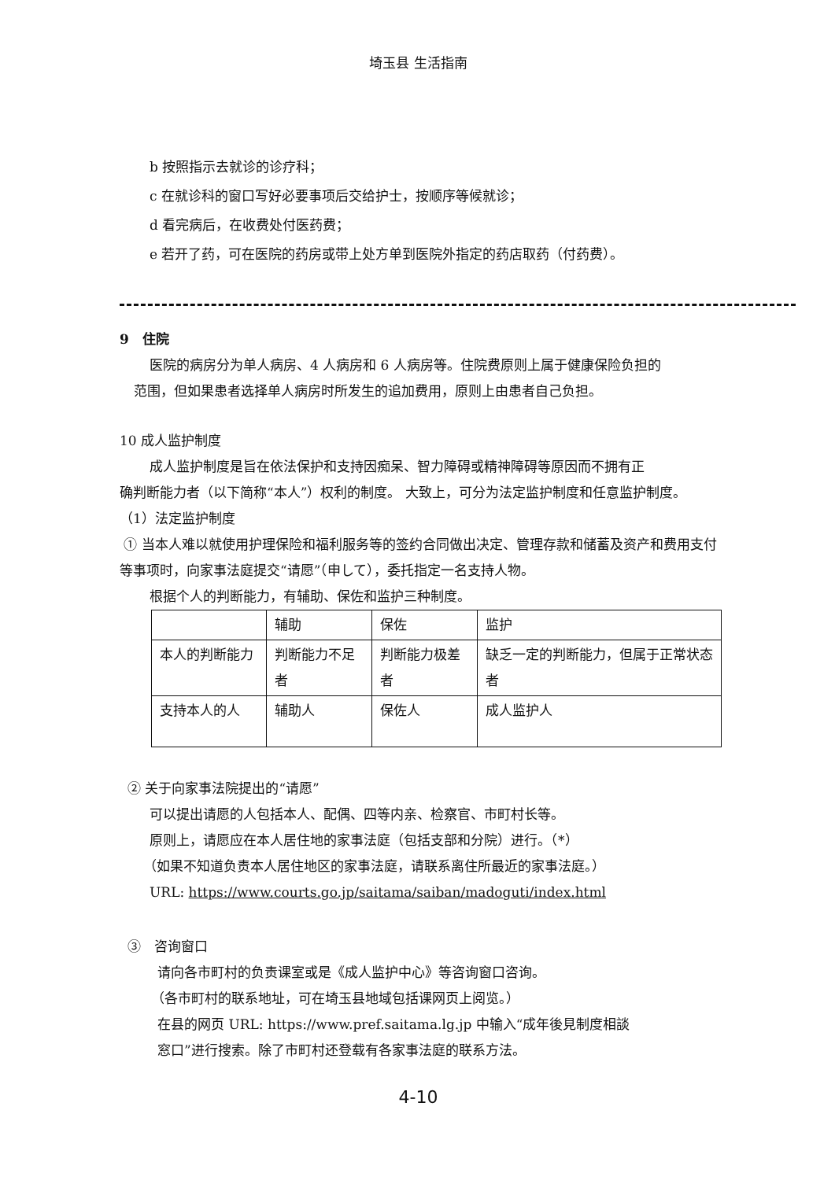埼玉县 生活指南
b 按照指示去就诊的诊疗科；
c 在就诊科的窗口写好必要事项后交给护士，按顺序等候就诊；
d 看完病后，在收费处付医药费；
e 若开了药，可在医院的药房或带上处方单到医院外指定的药店取药（付药费）。
9　住院
医院的病房分为单人病房、4 人病房和 6 人病房等。住院费原则上属于健康保险负担的
范围，但如果患者选择单人病房时所发生的追加费用，原则上由患者自己负担。
10 成人监护制度
成人监护制度是旨在依法保护和支持因痴呆、智力障碍或精神障碍等原因而不拥有正
确判断能力者（以下简称“本人”）权利的制度。 大致上，可分为法定监护制度和任意监护制度。
（1）法定监护制度
① 当本人难以就使用护理保险和福利服务等的签约合同做出决定、管理存款和储蓄及资产和费用支付等事项时，向家事法庭提交“请愿”（申して），委托指定一名支持人物。
根据个人的判断能力，有辅助、保佐和监护三种制度。
| | 辅助 | 保佐 | 监护 |
| 本人的判断能力 | 判断能力不足者 | 判断能力极差者 | 缺乏一定的判断能力，但属于正常状态者 |
| 支持本人的人 | 辅助人 | 保佐人 | 成人监护人 |
② 关于向家事法院提出的“请愿”
可以提出请愿的人包括本人、配偶、四等内亲、检察官、市町村长等。
原则上，请愿应在本人居住地的家事法庭（包括支部和分院）进行。（*）
（如果不知道负责本人居住地区的家事法庭，请联系离住所最近的家事法庭。）
URL: https://www.courts.go.jp/saitama/saiban/madoguti/index.html
③　咨询窗口
请向各市町村的负责课室或是《成人监护中心》等咨询窗口咨询。
（各市町村的联系地址，可在埼玉县地域包括课网页上阅览。）
在县的网页 URL: https://www.pref.saitama.lg.jp 中输入“成年後見制度相談
窓口”进行搜索。除了市町村还登载有各家事法庭的联系方法。
4-10